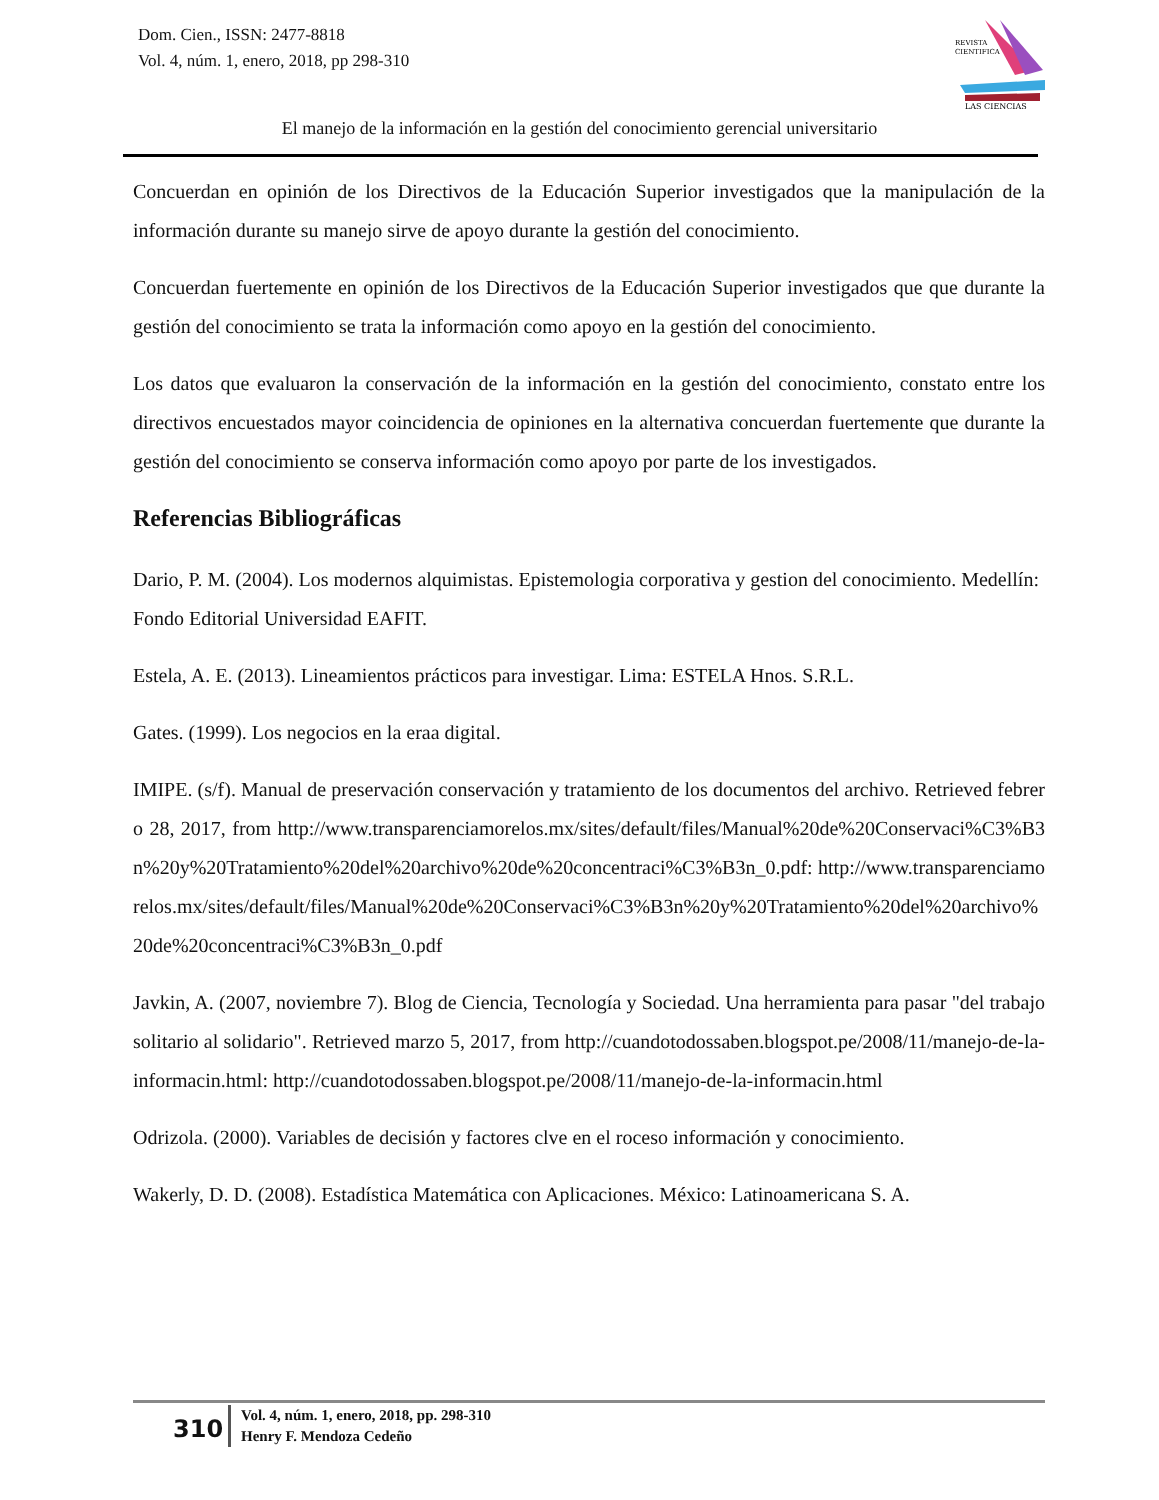Dom. Cien., ISSN: 2477-8818
Vol. 4, núm. 1, enero, 2018, pp 298-310
REVISTA
CIENTIFICA
LAS CIENCIAS
El manejo de la información en la gestión del conocimiento gerencial universitario
Concuerdan en opinión de los Directivos de la Educación Superior investigados que la manipulación de la información durante su manejo sirve de apoyo durante la gestión del conocimiento.
Concuerdan fuertemente en opinión de los Directivos de la Educación Superior investigados que que durante la gestión del conocimiento se trata la información como apoyo en la gestión del conocimiento.
Los datos que evaluaron la conservación de la información en la gestión del conocimiento, constato entre los directivos encuestados mayor coincidencia de opiniones en la alternativa concuerdan fuertemente que durante la gestión del conocimiento se conserva información como apoyo por parte de los investigados.
Referencias Bibliográficas
Dario, P. M. (2004). Los modernos alquimistas. Epistemologia corporativa y gestion del conocimiento. Medellín: Fondo Editorial Universidad EAFIT.
Estela, A. E. (2013). Lineamientos prácticos para investigar. Lima: ESTELA Hnos. S.R.L.
Gates. (1999). Los negocios en la eraa digital.
IMIPE. (s/f). Manual de preservación conservación y tratamiento de los documentos del archivo. Retrieved febrero 28, 2017, from http://www.transparenciamorelos.mx/sites/default/files/Manual%20de%20Conservaci%C3%B3n%20y%20Tratamiento%20del%20archivo%20de%20concentraci%C3%B3n_0.pdf: http://www.transparenciamorelos.mx/sites/default/files/Manual%20de%20Conservaci%C3%B3n%20y%20Tratamiento%20del%20archivo%20de%20concentraci%C3%B3n_0.pdf
Javkin, A. (2007, noviembre 7). Blog de Ciencia, Tecnología y Sociedad. Una herramienta para pasar "del trabajo solitario al solidario". Retrieved marzo 5, 2017, from http://cuandotodossaben.blogspot.pe/2008/11/manejo-de-la-informacin.html: http://cuandotodossaben.blogspot.pe/2008/11/manejo-de-la-informacin.html
Odrizola. (2000). Variables de decisión y factores clve en el roceso información y conocimiento.
Wakerly, D. D. (2008). Estadística Matemática con Aplicaciones. México: Latinoamericana S. A.
310
Vol. 4, núm. 1, enero, 2018, pp. 298-310
Henry F. Mendoza Cedeño